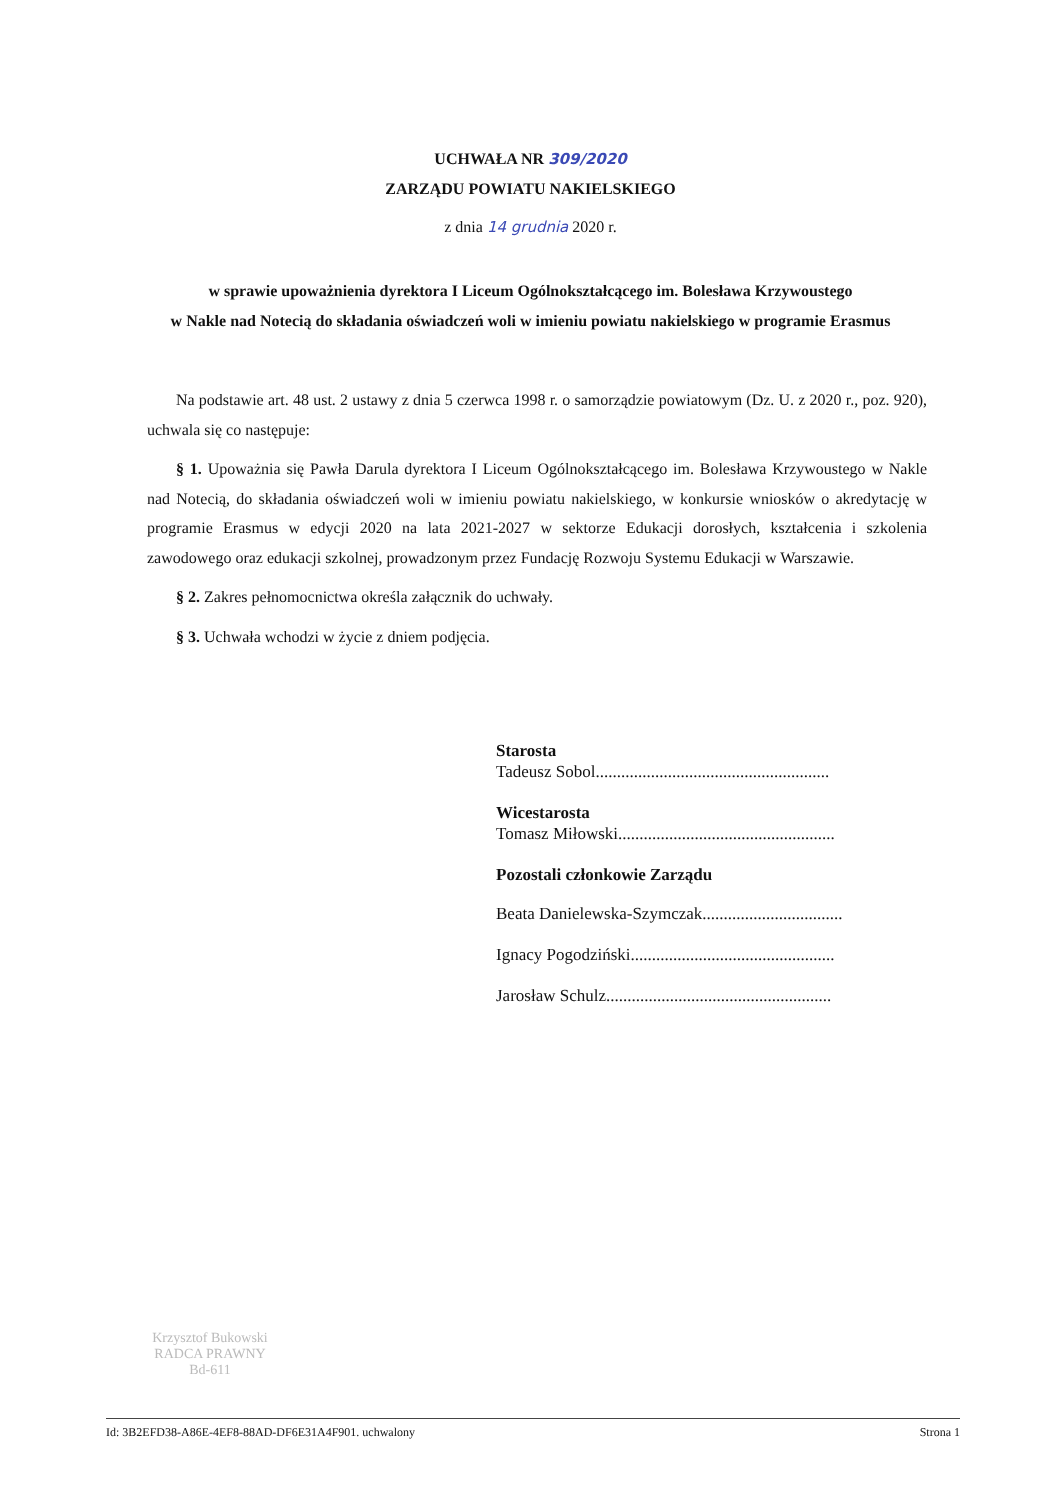UCHWAŁA NR 309/2020
ZARZĄDU POWIATU NAKIELSKIEGO
z dnia 14 grudnia 2020 r.
w sprawie upoważnienia dyrektora I Liceum Ogólnokształcącego im. Bolesława Krzywoustego
w Nakle nad Notecią do składania oświadczeń woli w imieniu powiatu nakielskiego w programie Erasmus
Na podstawie art. 48 ust. 2 ustawy z dnia 5 czerwca 1998 r. o samorządzie powiatowym (Dz. U. z 2020 r., poz. 920), uchwala się co następuje:
§ 1. Upoważnia się Pawła Darula dyrektora I Liceum Ogólnokształcącego im. Bolesława Krzywoustego w Nakle nad Notecią, do składania oświadczeń woli w imieniu powiatu nakielskiego, w konkursie wniosków o akredytację w programie Erasmus w edycji 2020 na lata 2021-2027 w sektorze Edukacji dorosłych, kształcenia i szkolenia zawodowego oraz edukacji szkolnej, prowadzonym przez Fundację Rozwoju Systemu Edukacji w Warszawie.
§ 2. Zakres pełnomocnictwa określa załącznik do uchwały.
§ 3. Uchwała wchodzi w życie z dniem podjęcia.
Starosta
Tadeusz Sobol.......................................................
Wicestarosta
Tomasz Miłowski...................................................
Pozostali członkowie Zarządu
Beata Danielewska-Szymczak.................................
Ignacy Pogodziński................................................
Jarosław Schulz.....................................................
Krzysztof Bukowski
RADCA PRAWNY
Bd-611
Id: 3B2EFD38-A86E-4EF8-88AD-DF6E31A4F901. uchwalony Strona 1